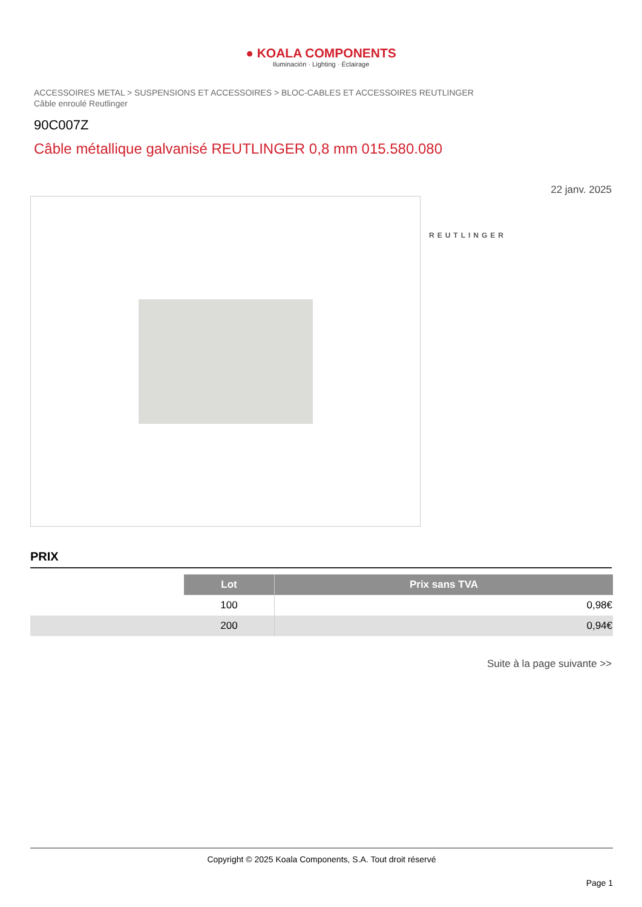● KOALA COMPONENTS
Iluminación · Lighting · Éclairage
ACCESSOIRES METAL > SUSPENSIONS ET ACCESSOIRES > BLOC-CABLES ET ACCESSOIRES REUTLINGER
Câble enroulé Reutlinger
90C007Z
Câble métallique galvanisé REUTLINGER 0,8 mm 015.580.080
22 janv. 2025
REUTLINGER
PRIX
| | Lot | Prix sans TVA |
| | 100 | 0,98€ |
| | 200 | 0,94€ |
Suite à la page suivante >>
Copyright © 2025 Koala Components, S.A. Tout droit réservé
Page 1